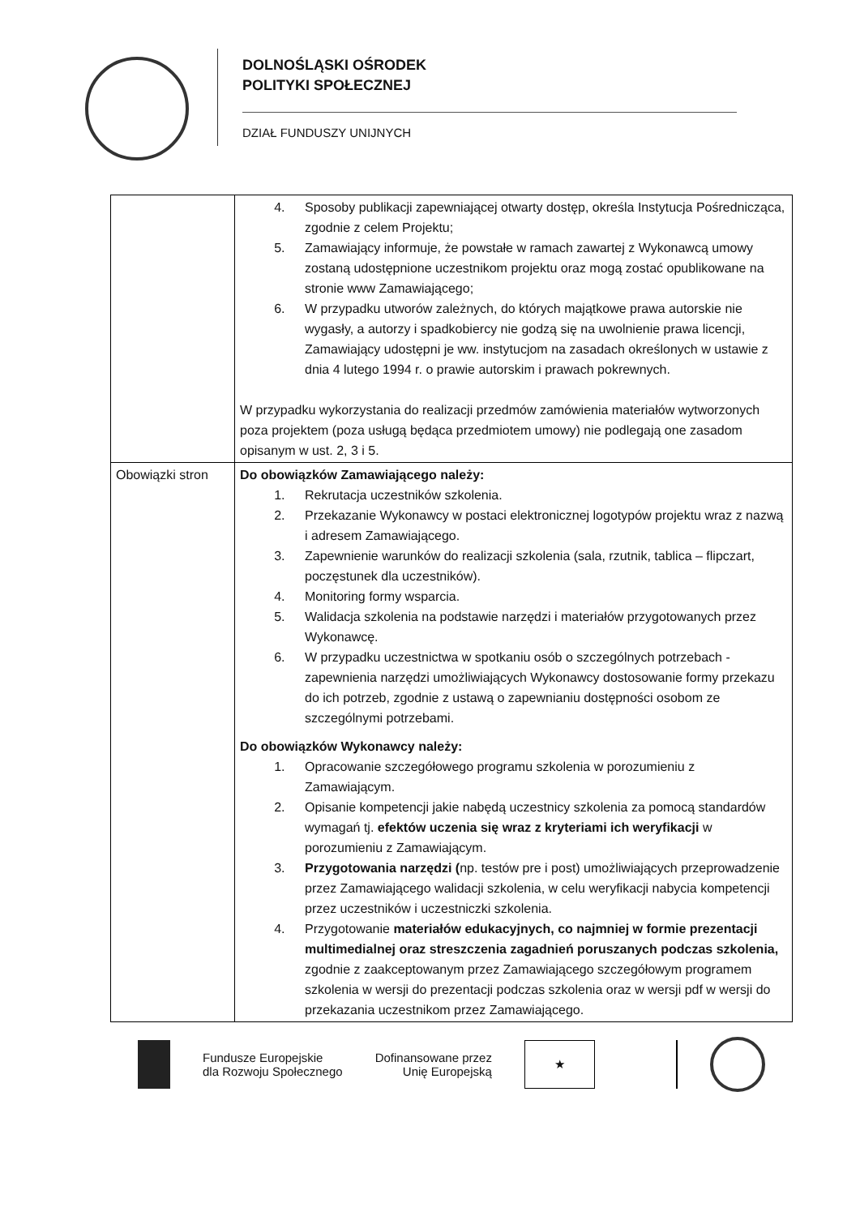DOLNOŚLĄSKI OŚRODEK
POLITYKI SPOŁECZNEJ
DZIAŁ FUNDUSZY UNIJNYCH
| | 4. Sposoby publikacji zapewniającej otwarty dostęp, określa Instytucja Pośrednicząca, zgodnie z celem Projektu; 5. Zamawiający informuje, że powstałe w ramach zawartej z Wykonawcą umowy zostaną udostępnione uczestnikom projektu oraz mogą zostać opublikowane na stronie www Zamawiającego; 6. W przypadku utworów zależnych, do których majątkowe prawa autorskie nie wygasły, a autorzy i spadkobiercy nie godzą się na uwolnienie prawa licencji, Zamawiający udostępni je ww. instytucjom na zasadach określonych w ustawie z dnia 4 lutego 1994 r. o prawie autorskim i prawach pokrewnych. W przypadku wykorzystania do realizacji przedmów zamówienia materiałów wytworzonych poza projektem (poza usługą będąca przedmiotem umowy) nie podlegają one zasadom opisanym w ust. 2, 3 i 5. |
| Obowiązki stron | Do obowiązków Zamawiającego należy: 1. Rekrutacja uczestników szkolenia. 2. Przekazanie Wykonawcy w postaci elektronicznej logotypów projektu wraz z nazwą i adresem Zamawiającego. 3. Zapewnienie warunków do realizacji szkolenia (sala, rzutnik, tablica – flipczart, poczęstunek dla uczestników). 4. Monitoring formy wsparcia. 5. Walidacja szkolenia na podstawie narzędzi i materiałów przygotowanych przez Wykonawcę. 6. W przypadku uczestnictwa w spotkaniu osób o szczególnych potrzebach - zapewnienia narzędzi umożliwiających Wykonawcy dostosowanie formy przekazu do ich potrzeb, zgodnie z ustawą o zapewnianiu dostępności osobom ze szczególnymi potrzebami. Do obowiązków Wykonawcy należy: 1. Opracowanie szczegółowego programu szkolenia w porozumieniu z Zamawiającym. 2. Opisanie kompetencji jakie nabędą uczestnicy szkolenia za pomocą standardów wymagań tj. efektów uczenia się wraz z kryteriami ich weryfikacji w porozumieniu z Zamawiającym. 3. Przygotowania narzędzi ( np. testów pre i post) umożliwiających przeprowadzenie przez Zamawiającego walidacji szkolenia, w celu weryfikacji nabycia kompetencji przez uczestników i uczestniczki szkolenia. 4. Przygotowanie materiałów edukacyjnych, co najmniej w formie prezentacji multimedialnej oraz streszczenia zagadnień poruszanych podczas szkolenia, zgodnie z zaakceptowanym przez Zamawiającego szczegółowym programem szkolenia w wersji do prezentacji podczas szkolenia oraz w wersji pdf w wersji do przekazania uczestnikom przez Zamawiającego. |
Fundusze Europejskie
dla Rozwoju Społecznego
Dofinansowane przez
Unię Europejską
★